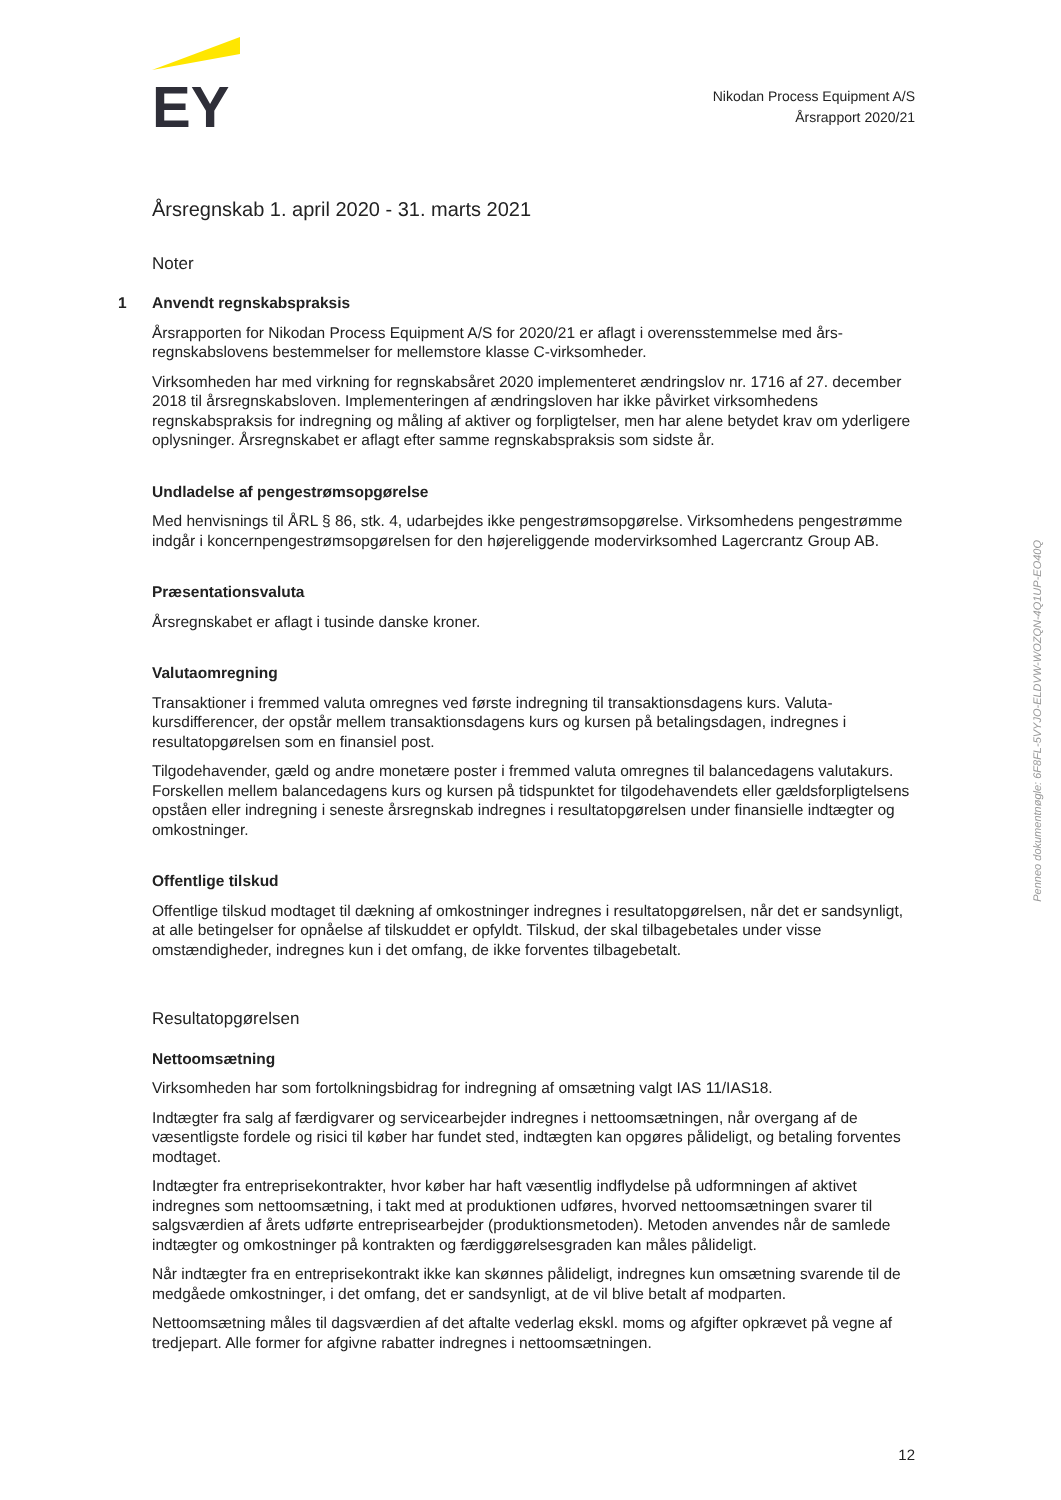EY
Nikodan Process Equipment A/S
Årsrapport 2020/21
Årsregnskab 1. april 2020 - 31. marts 2021
Noter
1 Anvendt regnskabspraksis
Årsrapporten for Nikodan Process Equipment A/S for 2020/21 er aflagt i overensstemmelse med års­regnskabslovens bestemmelser for mellemstore klasse C-virksomheder.
Virksomheden har med virkning for regnskabsåret 2020 implementeret ændringslov nr. 1716 af 27. december 2018 til årsregnskabsloven. Implementeringen af ændringsloven har ikke påvirket virksom­hedens regnskabspraksis for indregning og måling af aktiver og forpligtelser, men har alene betydet krav om yderligere oplysninger. Årsregnskabet er aflagt efter samme regnskabspraksis som sidste år.
Undladelse af pengestrømsopgørelse
Med henvisnings til ÅRL § 86, stk. 4, udarbejdes ikke pengestrømsopgørelse. Virksomhedens penge­strømme indgår i koncernpengestrømsopgørelsen for den højereliggende modervirksomhed Lagercrantz Group AB.
Præsentationsvaluta
Årsregnskabet er aflagt i tusinde danske kroner.
Valutaomregning
Transaktioner i fremmed valuta omregnes ved første indregning til transaktionsdagens kurs. Valuta­kursdifferencer, der opstår mellem transaktionsdagens kurs og kursen på betalingsdagen, indregnes i resultatopgørelsen som en finansiel post.
Tilgodehavender, gæld og andre monetære poster i fremmed valuta omregnes til balancedagens valu­takurs. Forskellen mellem balancedagens kurs og kursen på tidspunktet for tilgodehavendets eller gældsforpligtelsens opståen eller indregning i seneste årsregnskab indregnes i resultatopgørelsen under finansielle indtægter og omkostninger.
Offentlige tilskud
Offentlige tilskud modtaget til dækning af omkostninger indregnes i resultatopgørelsen, når det er sandsynligt, at alle betingelser for opnåelse af tilskuddet er opfyldt. Tilskud, der skal tilbagebetales under visse omstændigheder, indregnes kun i det omfang, de ikke forventes tilbagebetalt.
Resultatopgørelsen
Nettoomsætning
Virksomheden har som fortolkningsbidrag for indregning af omsætning valgt IAS 11/IAS18.
Indtægter fra salg af færdigvarer og servicearbejder indregnes i nettoomsætningen, når overgang af de væsentligste fordele og risici til køber har fundet sted, indtægten kan opgøres pålideligt, og beta­ling forventes modtaget.
Indtægter fra entreprisekontrakter, hvor køber har haft væsentlig indflydelse på udformningen af akti­vet indregnes som nettoomsætning, i takt med at produktionen udføres, hvorved nettoomsætningen svarer til salgsværdien af årets udførte entreprisearbejder (produktionsmetoden). Metoden anvendes når de samlede indtægter og omkostninger på kontrakten og færdiggørelsesgraden kan måles pålide­ligt.
Når indtægter fra en entreprisekontrakt ikke kan skønnes pålideligt, indregnes kun omsætning svaren­de til de medgåede omkostninger, i det omfang, det er sandsynligt, at de vil blive betalt af modparten.
Nettoomsætning måles til dagsværdien af det aftalte vederlag ekskl. moms og afgifter opkrævet på vegne af tredjepart. Alle former for afgivne rabatter indregnes i nettoomsætningen.
Penneo dokumentnøgle: 6F8FL-5VYJO-ELDVW-WOZQN-4Q1UP-EO40Q
12